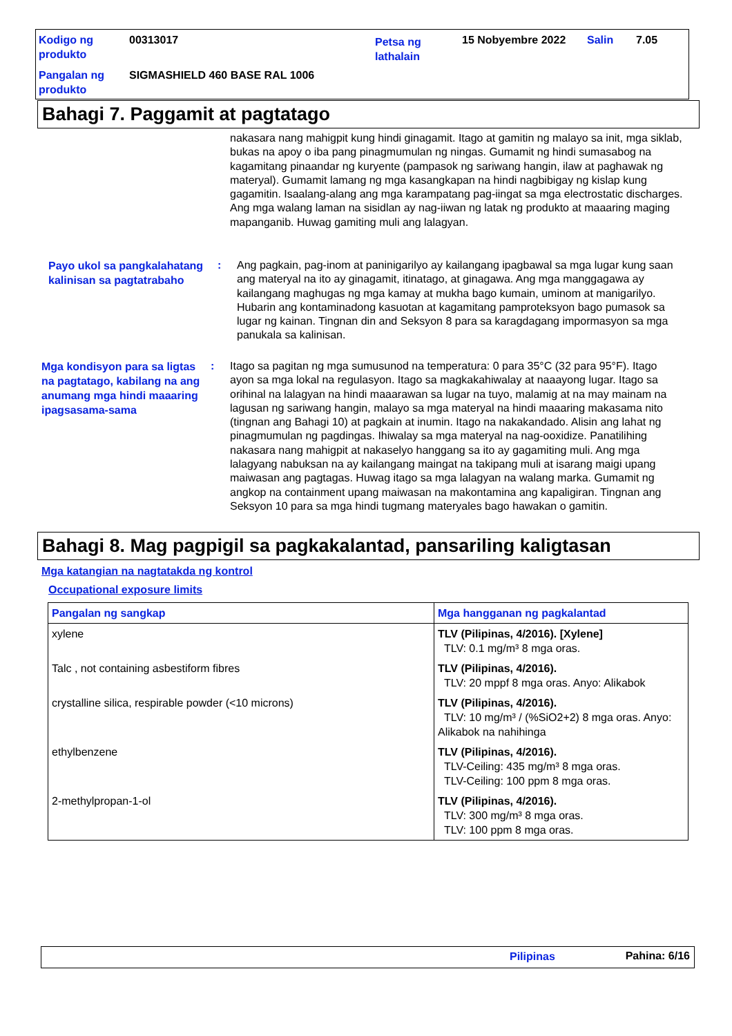| Kodigo ng produkto | 00313017 | Petsa ng lathalain | 15 Nobyembre 2022 | Salin | 7.05 |
| Pangalan ng produkto | SIGMASHIELD 460 BASE RAL 1006 | | | | |
Bahagi 7. Paggamit at pagtatago
nakasara nang mahigpit kung hindi ginagamit. Itago at gamitin ng malayo sa init, mga siklab, bukas na apoy o iba pang pinagmumulan ng ningas. Gumamit ng hindi sumasabog na kagamitang pinaandar ng kuryente (pampasok ng sariwang hangin, ilaw at paghawak ng materyal). Gumamit lamang ng mga kasangkapan na hindi nagbibigay ng kislap kung gagamitin. Isaalang-alang ang mga karampatang pag-iingat sa mga electrostatic discharges. Ang mga walang laman na sisidlan ay nag-iiwan ng latak ng produkto at maaaring maging mapanganib. Huwag gamiting muli ang lalagyan.
Payo ukol sa pangkalahatang kalinisan sa pagtatrabaho
: Ang pagkain, pag-inom at paninigarilyo ay kailangang ipagbawal sa mga lugar kung saan ang materyal na ito ay ginagamit, itinatago, at ginagawa. Ang mga manggagawa ay kailangang maghugas ng mga kamay at mukha bago kumain, uminom at manigarilyo. Hubarin ang kontaminadong kasuotan at kagamitang pamproteksyon bago pumasok sa lugar ng kainan. Tingnan din and Seksyon 8 para sa karagdagang impormasyon sa mga panukala sa kalinisan.
Mga kondisyon para sa ligtas na pagtatago, kabilang na ang anumang mga hindi maaaring ipagsasama-sama
: Itago sa pagitan ng mga sumusunod na temperatura: 0 para 35°C (32 para 95°F). Itago ayon sa mga lokal na regulasyon. Itago sa magkakahiwalay at naaayong lugar. Itago sa orihinal na lalagyan na hindi maaarawan sa lugar na tuyo, malamig at na may mainam na lagusan ng sariwang hangin, malayo sa mga materyal na hindi maaaring makasama nito (tingnan ang Bahagi 10) at pagkain at inumin. Itago na nakakandado. Alisin ang lahat ng pinagmumulan ng pagdingas. Ihiwalay sa mga materyal na nag-ooxidize. Panatilihing nakasara nang mahigpit at nakaselyo hanggang sa ito ay gagamiting muli. Ang mga lalagyang nabuksan na ay kailangang maingat na takipang muli at isarang maigi upang maiwasan ang pagtagas. Huwag itago sa mga lalagyan na walang marka. Gumamit ng angkop na containment upang maiwasan na makontamina ang kapaligiran. Tingnan ang Seksyon 10 para sa mga hindi tugmang materyales bago hawakan o gamitin.
Bahagi 8. Mag pagpigil sa pagkakalantad, pansariling kaligtasan
Mga katangian na nagtatakda ng kontrol
Occupational exposure limits
| Pangalan ng sangkap | Mga hangganan ng pagkalantad |
| --- | --- |
| xylene | TLV (Pilipinas, 4/2016). [Xylene] TLV: 0.1 mg/m³ 8 mga oras. |
| Talc , not containing asbestiform fibres | TLV (Pilipinas, 4/2016). TLV: 20 mppf 8 mga oras. Anyo: Alikabok |
| crystalline silica, respirable powder (<10 microns) | TLV (Pilipinas, 4/2016). TLV: 10 mg/m³ / (%SiO2+2) 8 mga oras. Anyo: Alikabok na nahihinga |
| ethylbenzene | TLV (Pilipinas, 4/2016). TLV-Ceiling: 435 mg/m³ 8 mga oras. TLV-Ceiling: 100 ppm 8 mga oras. |
| 2-methylpropan-1-ol | TLV (Pilipinas, 4/2016). TLV: 300 mg/m³ 8 mga oras. TLV: 100 ppm 8 mga oras. |
Pilipinas Pahina: 6/16